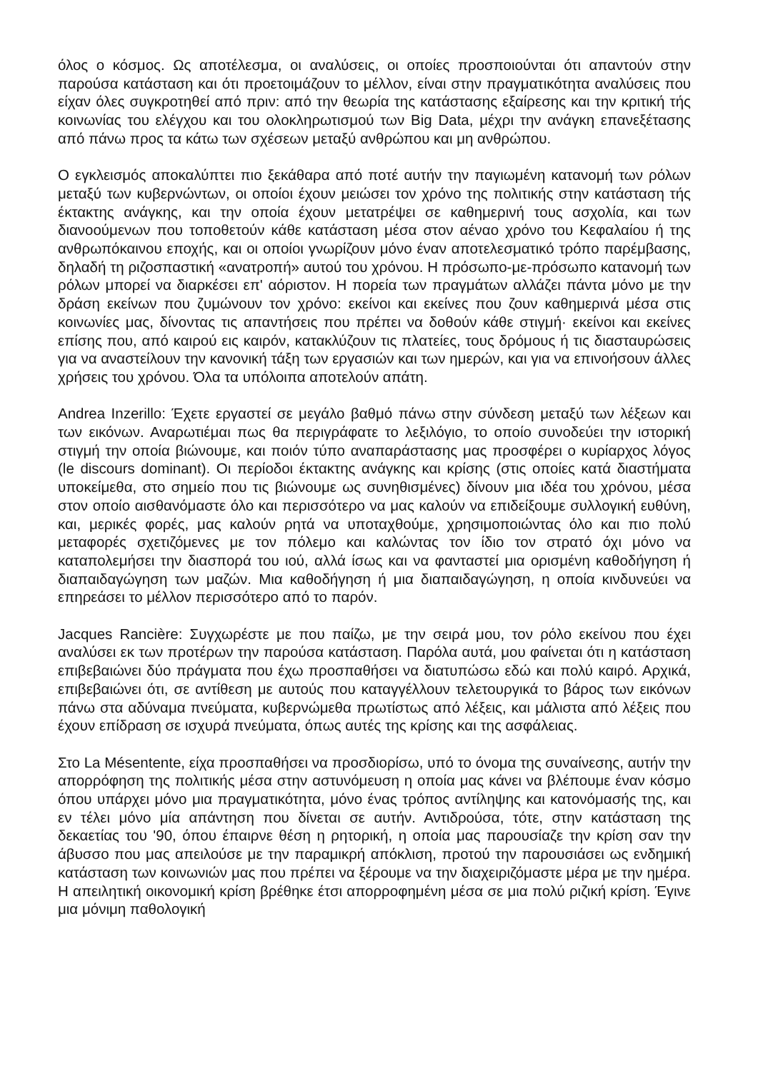όλος ο κόσμος. Ως αποτέλεσμα, οι αναλύσεις, οι οποίες προσποιούνται ότι απαντούν στην παρούσα κατάσταση και ότι προετοιμάζουν το μέλλον, είναι στην πραγματικότητα αναλύσεις που είχαν όλες συγκροτηθεί από πριν: από την θεωρία της κατάστασης εξαίρεσης και την κριτική τής κοινωνίας του ελέγχου και του ολοκληρωτισμού των Big Data, μέχρι την ανάγκη επανεξέτασης από πάνω προς τα κάτω των σχέσεων μεταξύ ανθρώπου και μη ανθρώπου.
Ο εγκλεισμός αποκαλύπτει πιο ξεκάθαρα από ποτέ αυτήν την παγιωμένη κατανομή των ρόλων μεταξύ των κυβερνώντων, οι οποίοι έχουν μειώσει τον χρόνο της πολιτικής στην κατάσταση τής έκτακτης ανάγκης, και την οποία έχουν μετατρέψει σε καθημερινή τους ασχολία, και των διανοούμενων που τοποθετούν κάθε κατάσταση μέσα στον αέναο χρόνο του Κεφαλαίου ή της ανθρωπόκαινου εποχής, και οι οποίοι γνωρίζουν μόνο έναν αποτελεσματικό τρόπο παρέμβασης, δηλαδή τη ριζοσπαστική «ανατροπή» αυτού του χρόνου. Η πρόσωπο-με-πρόσωπο κατανομή των ρόλων μπορεί να διαρκέσει επ' αόριστον. Η πορεία των πραγμάτων αλλάζει πάντα μόνο με την δράση εκείνων που ζυμώνουν τον χρόνο: εκείνοι και εκείνες που ζουν καθημερινά μέσα στις κοινωνίες μας, δίνοντας τις απαντήσεις που πρέπει να δοθούν κάθε στιγμή· εκείνοι και εκείνες επίσης που, από καιρού εις καιρόν, κατακλύζουν τις πλατείες, τους δρόμους ή τις διασταυρώσεις για να αναστείλουν την κανονική τάξη των εργασιών και των ημερών, και για να επινοήσουν άλλες χρήσεις του χρόνου. Όλα τα υπόλοιπα αποτελούν απάτη.
Andrea Inzerillo: Έχετε εργαστεί σε μεγάλο βαθμό πάνω στην σύνδεση μεταξύ των λέξεων και των εικόνων. Αναρωτιέμαι πως θα περιγράφατε το λεξιλόγιο, το οποίο συνοδεύει την ιστορική στιγμή την οποία βιώνουμε, και ποιόν τύπο αναπαράστασης μας προσφέρει ο κυρίαρχος λόγος (le discours dominant). Οι περίοδοι έκτακτης ανάγκης και κρίσης (στις οποίες κατά διαστήματα υποκείμεθα, στο σημείο που τις βιώνουμε ως συνηθισμένες) δίνουν μια ιδέα του χρόνου, μέσα στον οποίο αισθανόμαστε όλο και περισσότερο να μας καλούν να επιδείξουμε συλλογική ευθύνη, και, μερικές φορές, μας καλούν ρητά να υποταχθούμε, χρησιμοποιώντας όλο και πιο πολύ μεταφορές σχετιζόμενες με τον πόλεμο και καλώντας τον ίδιο τον στρατό όχι μόνο να καταπολεμήσει την διασπορά του ιού, αλλά ίσως και να φανταστεί μια ορισμένη καθοδήγηση ή διαπαιδαγώγηση των μαζών. Μια καθοδήγηση ή μια διαπαιδαγώγηση, η οποία κινδυνεύει να επηρεάσει το μέλλον περισσότερο από το παρόν.
Jacques Rancière: Συγχωρέστε με που παίζω, με την σειρά μου, τον ρόλο εκείνου που έχει αναλύσει εκ των προτέρων την παρούσα κατάσταση. Παρόλα αυτά, μου φαίνεται ότι η κατάσταση επιβεβαιώνει δύο πράγματα που έχω προσπαθήσει να διατυπώσω εδώ και πολύ καιρό. Αρχικά, επιβεβαιώνει ότι, σε αντίθεση με αυτούς που καταγγέλλουν τελετουργικά το βάρος των εικόνων πάνω στα αδύναμα πνεύματα, κυβερνώμεθα πρωτίστως από λέξεις, και μάλιστα από λέξεις που έχουν επίδραση σε ισχυρά πνεύματα, όπως αυτές της κρίσης και της ασφάλειας.
Στο La Mésentente, είχα προσπαθήσει να προσδιορίσω, υπό το όνομα της συναίνεσης, αυτήν την απορρόφηση της πολιτικής μέσα στην αστυνόμευση η οποία μας κάνει να βλέπουμε έναν κόσμο όπου υπάρχει μόνο μια πραγματικότητα, μόνο ένας τρόπος αντίληψης και κατονόμασής της, και εν τέλει μόνο μία απάντηση που δίνεται σε αυτήν. Αντιδρούσα, τότε, στην κατάσταση της δεκαετίας του '90, όπου έπαιρνε θέση η ρητορική, η οποία μας παρουσίαζε την κρίση σαν την άβυσσο που μας απειλούσε με την παραμικρή απόκλιση, προτού την παρουσιάσει ως ενδημική κατάσταση των κοινωνιών μας που πρέπει να ξέρουμε να την διαχειριζόμαστε μέρα με την ημέρα. Η απειλητική οικονομική κρίση βρέθηκε έτσι απορροφημένη μέσα σε μια πολύ ριζική κρίση. Έγινε μια μόνιμη παθολογική